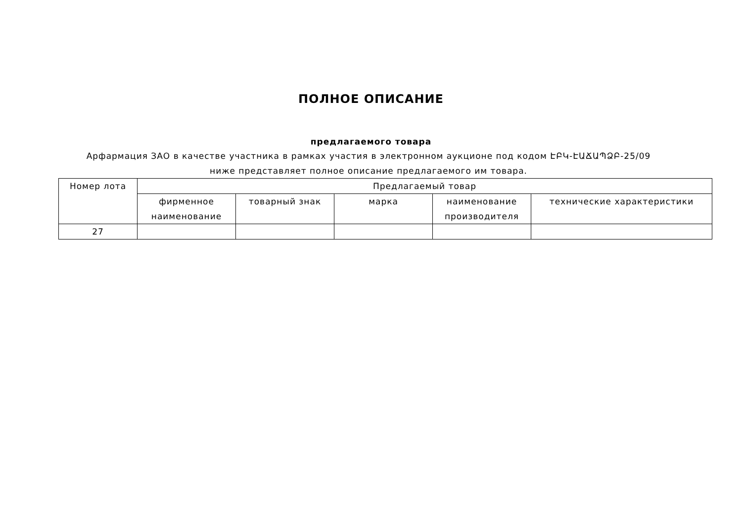ПОЛНОЕ ОПИСАНИЕ
предлагаемого товара
Арфармация ЗАО в качестве участника в рамках участия в электронном аукционе под кодом ԷԲԿ-ԷԱՃԱՊՁԲ-25/09 ниже представляет полное описание предлагаемого им товара.
| Номер лота | Предлагаемый товар | | | | |
| --- | --- | --- | --- | --- | --- |
| | фирменное наименование | товарный знак | марка | наименование производителя | технические характеристики |
| 27 | | | | | |